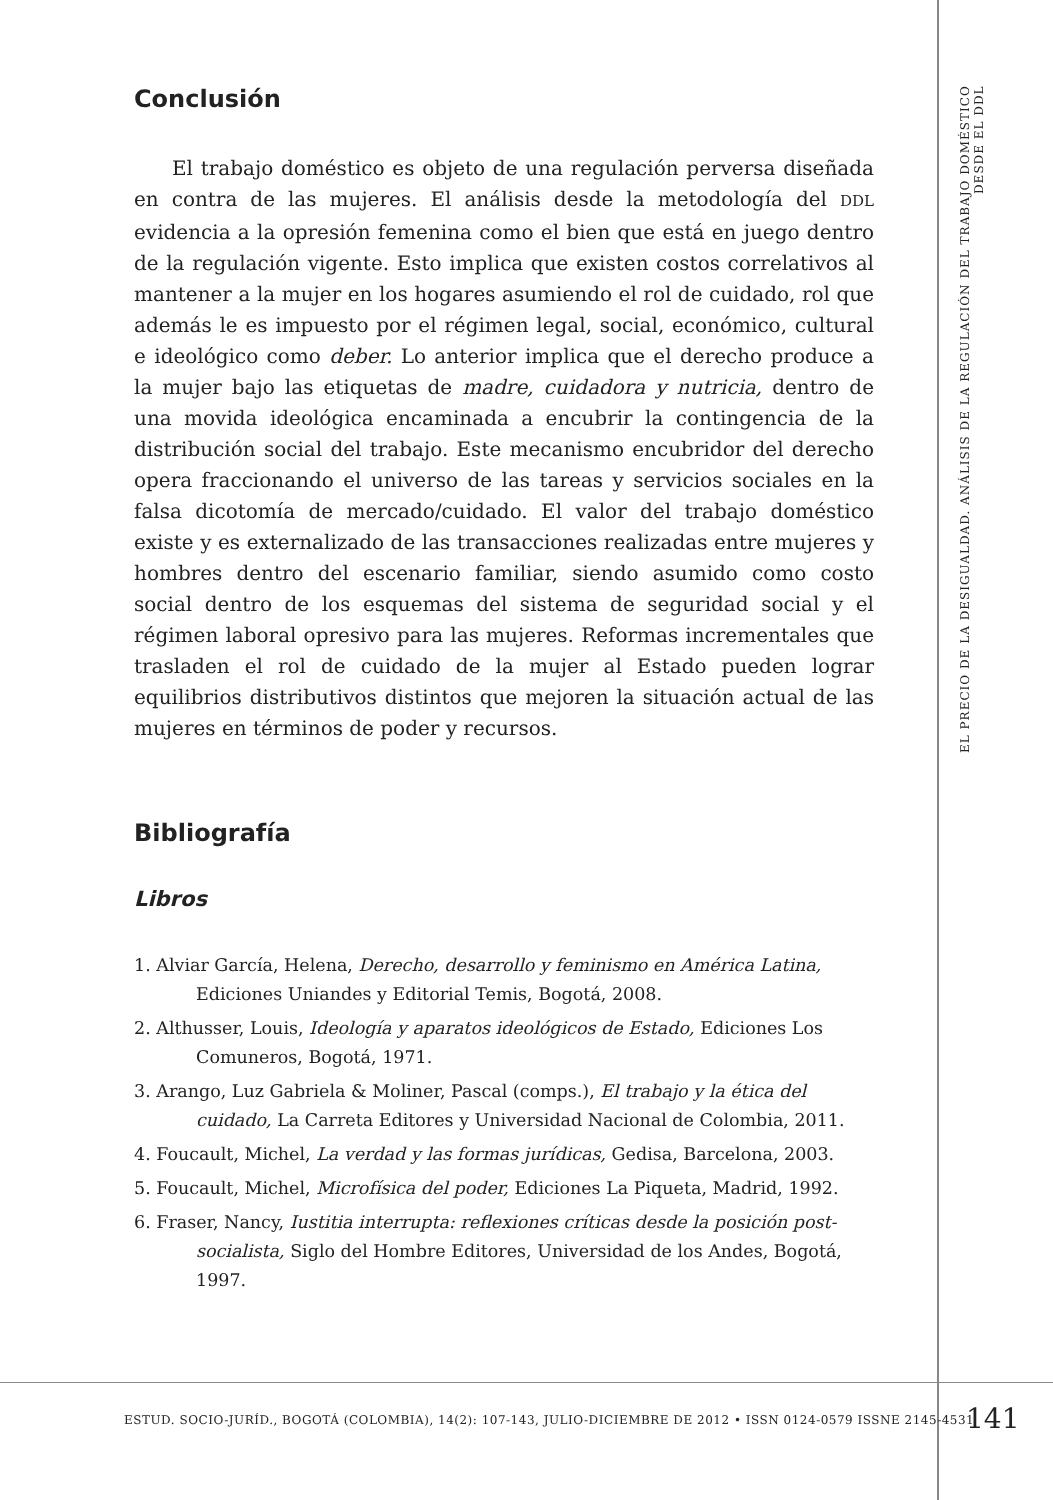Conclusión
El trabajo doméstico es objeto de una regulación perversa diseñada en contra de las mujeres. El análisis desde la metodología del DDL evidencia a la opresión femenina como el bien que está en juego dentro de la regulación vigente. Esto implica que existen costos correlativos al mantener a la mujer en los hogares asumiendo el rol de cuidado, rol que además le es impuesto por el régimen legal, social, económico, cultural e ideológico como deber. Lo anterior implica que el derecho produce a la mujer bajo las etiquetas de madre, cuidadora y nutricia, dentro de una movida ideológica encaminada a encubrir la contingencia de la distribución social del trabajo. Este mecanismo encubridor del derecho opera fraccionando el universo de las tareas y servicios sociales en la falsa dicotomía de mercado/cuidado. El valor del trabajo doméstico existe y es externalizado de las transacciones realizadas entre mujeres y hombres dentro del escenario familiar, siendo asumido como costo social dentro de los esquemas del sistema de seguridad social y el régimen laboral opresivo para las mujeres. Reformas incrementales que trasladen el rol de cuidado de la mujer al Estado pueden lograr equilibrios distributivos distintos que mejoren la situación actual de las mujeres en términos de poder y recursos.
Bibliografía
Libros
1. Alviar García, Helena, Derecho, desarrollo y feminismo en América Latina, Ediciones Uniandes y Editorial Temis, Bogotá, 2008.
2. Althusser, Louis, Ideología y aparatos ideológicos de Estado, Ediciones Los Comuneros, Bogotá, 1971.
3. Arango, Luz Gabriela & Moliner, Pascal (comps.), El trabajo y la ética del cuidado, La Carreta Editores y Universidad Nacional de Colombia, 2011.
4. Foucault, Michel, La verdad y las formas jurídicas, Gedisa, Barcelona, 2003.
5. Foucault, Michel, Microfísica del poder, Ediciones La Piqueta, Madrid, 1992.
6. Fraser, Nancy, Iustitia interrupta: reflexiones críticas desde la posición post-socialista, Siglo del Hombre Editores, Universidad de los Andes, Bogotá, 1997.
EL PRECIO DE LA DESIGUALDAD. ANÁLISIS DE LA REGULACIÓN DEL TRABAJO DOMÉSTICO DESDE EL DDL
ESTUD. SOCIO-JURÍD., BOGOTÁ (COLOMBIA), 14(2): 107-143, JULIO-DICIEMBRE DE 2012 • ISSN 0124-0579 ISSNE 2145-4531
141